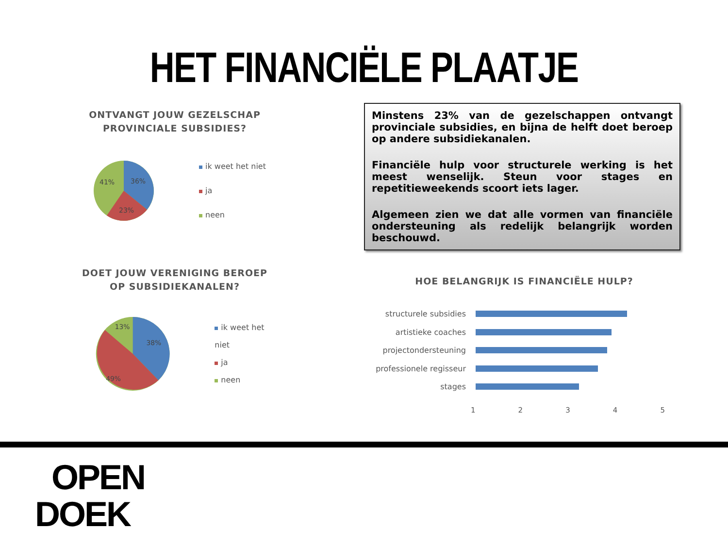HET FINANCIËLE PLAATJE
ONTVANGT JOUW GEZELSCHAP
PROVINCIALE SUBSIDIES?
36%
41%
23%
ik weet het niet
ja
neen
DOET JOUW VERENIGING BEROEP
OP SUBSIDIEKANALEN?
38%
13%
49%
ik weet het niet
ja
neen
Minstens 23% van de gezelschappen ontvangt provinciale subsidies, en bijna de helft doet beroep op andere subsidiekanalen.
Financiële hulp voor structurele werking is het meest wenselijk. Steun voor stages en repetitieweekends scoort iets lager.
Algemeen zien we dat alle vormen van financiële ondersteuning als redelijk belangrijk worden beschouwd.
HOE BELANGRIJK IS FINANCIËLE HULP?
structurele subsidies
artistieke coaches
projectondersteuning
professionele regisseur
stages
1 2 3 4 5
OPEN
DOEK